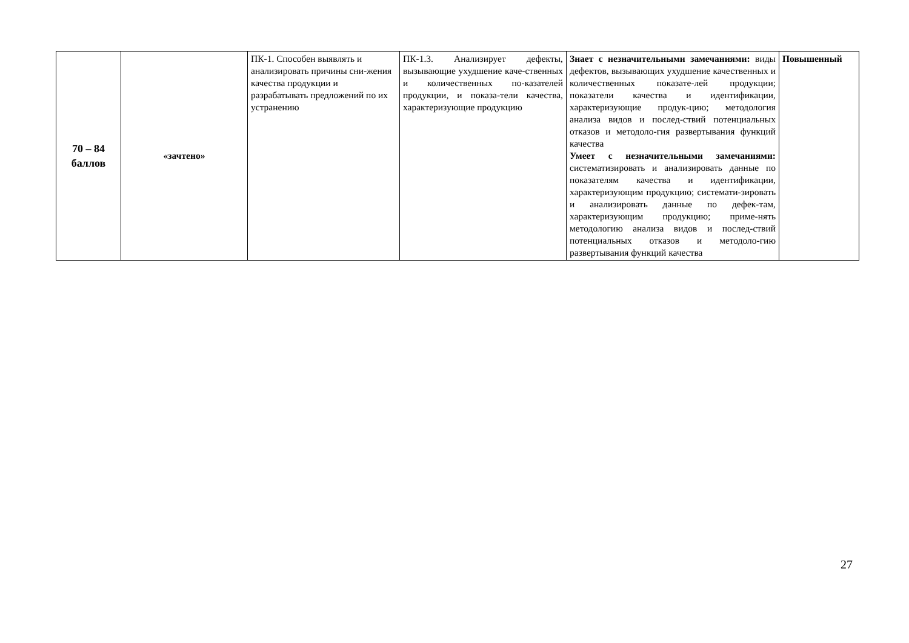| 70 – 84 баллов | «зачтено» | ПК-1. Способен выявлять и анализировать причины сни-жения качества продукции и разрабатывать предложений по их устранению | ПК-1.3. Анализирует дефекты, вызывающие ухудшение каче-ственных и количественных по-казателей продукции, и показа-тели качества, характеризующие продукцию | Знает с незначительными замечаниями: виды дефектов, вызывающих ухудшение качественных и количественных показате-лей продукции; показатели качества и идентификации, характеризующие продук-цию; методология анализа видов и послед-ствий потенциальных отказов и методоло-гия развертывания функций качества Умеет с незначительными замечаниями: систематизировать и анализировать данные по показателям качества и идентификации, характеризующим продукцию; системати-зировать и анализировать данные по дефек-там, характеризующим продукцию; приме-нять методологию анализа видов и послед-ствий потенциальных отказов и методоло-гию развертывания функций качества | Повышенный |
27